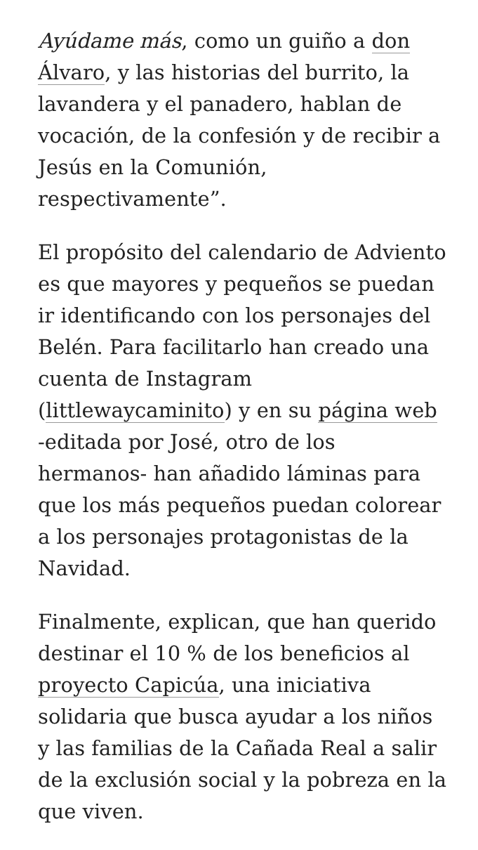Ayúdame más, como un guiño a don Álvaro, y las historias del burrito, la lavandera y el panadero, hablan de vocación, de la confesión y de recibir a Jesús en la Comunión, respectivamente”.
El propósito del calendario de Adviento es que mayores y pequeños se puedan ir identificando con los personajes del Belén. Para facilitarlo han creado una cuenta de Instagram (littlewaycaminito) y en su página web -editada por José, otro de los hermanos- han añadido láminas para que los más pequeños puedan colorear a los personajes protagonistas de la Navidad.
Finalmente, explican, que han querido destinar el 10 % de los beneficios al proyecto Capicúa, una iniciativa solidaria que busca ayudar a los niños y las familias de la Cañada Real a salir de la exclusión social y la pobreza en la que viven.